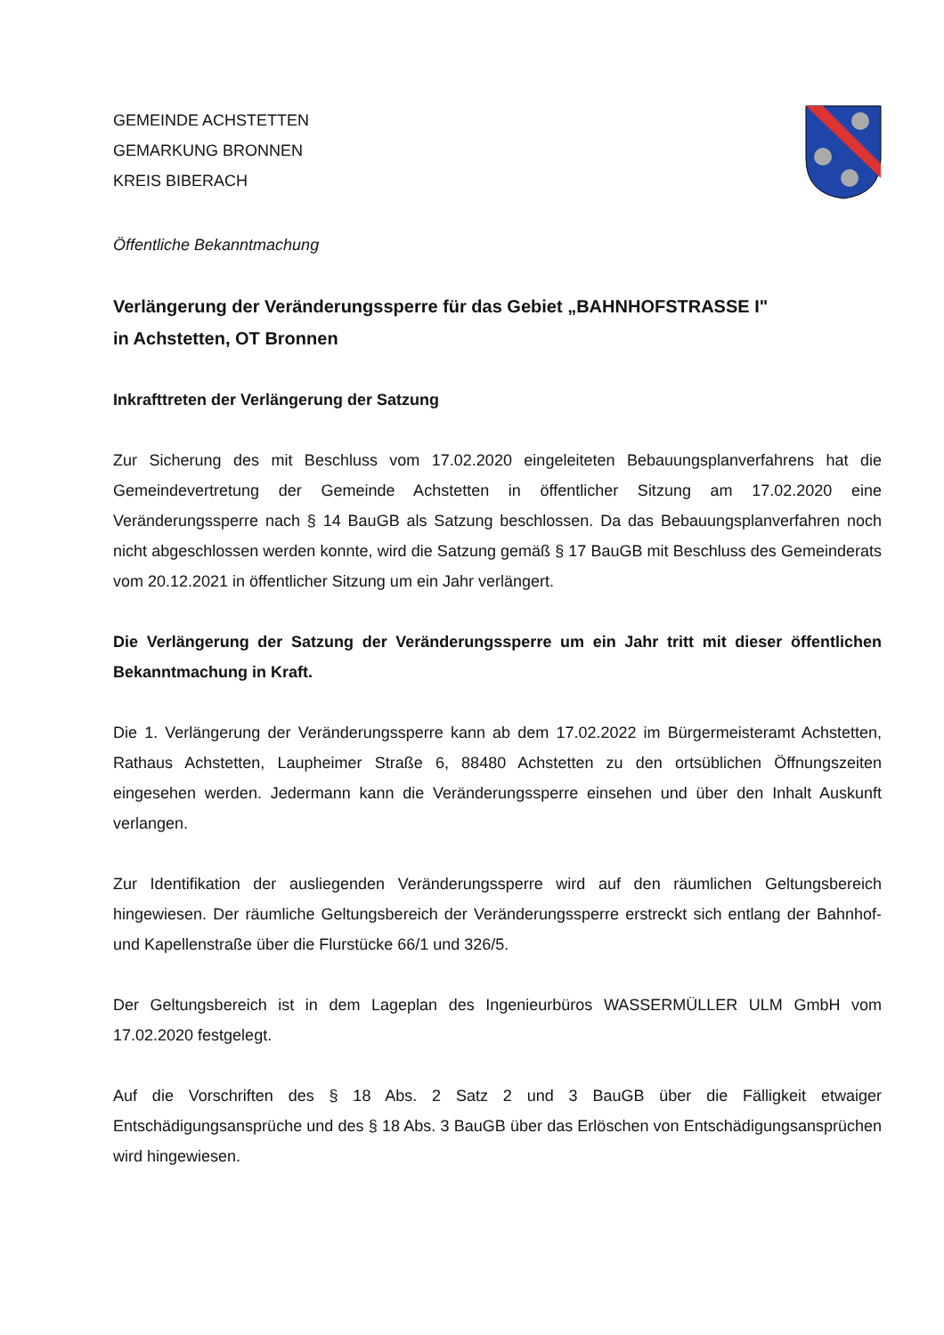GEMEINDE ACHSTETTEN
GEMARKUNG BRONNEN
KREIS BIBERACH
Öffentliche Bekanntmachung
Verlängerung der Veränderungssperre für das Gebiet „BAHNHOFSTRASSE I"
in Achstetten, OT Bronnen
Inkrafttreten der Verlängerung der Satzung
Zur Sicherung des mit Beschluss vom 17.02.2020 eingeleiteten Bebauungsplanverfahrens hat die Gemeindevertretung der Gemeinde Achstetten in öffentlicher Sitzung am 17.02.2020 eine Veränderungssperre nach § 14 BauGB als Satzung beschlossen. Da das Bebauungsplanverfahren noch nicht abgeschlossen werden konnte, wird die Satzung gemäß § 17 BauGB mit Beschluss des Gemeinderats vom 20.12.2021 in öffentlicher Sitzung um ein Jahr verlängert.
Die Verlängerung der Satzung der Veränderungssperre um ein Jahr tritt mit dieser öffentlichen Bekanntmachung in Kraft.
Die 1. Verlängerung der Veränderungssperre kann ab dem 17.02.2022 im Bürgermeisteramt Achstetten, Rathaus Achstetten, Laupheimer Straße 6, 88480 Achstetten zu den ortsüblichen Öffnungszeiten eingesehen werden. Jedermann kann die Veränderungssperre einsehen und über den Inhalt Auskunft verlangen.
Zur Identifikation der ausliegenden Veränderungssperre wird auf den räumlichen Geltungsbereich hingewiesen. Der räumliche Geltungsbereich der Veränderungssperre erstreckt sich entlang der Bahnhof- und Kapellenstraße über die Flurstücke 66/1 und 326/5.
Der Geltungsbereich ist in dem Lageplan des Ingenieurbüros WASSERMÜLLER ULM GmbH vom 17.02.2020 festgelegt.
Auf die Vorschriften des § 18 Abs. 2 Satz 2 und 3 BauGB über die Fälligkeit etwaiger Entschädigungsansprüche und des § 18 Abs. 3 BauGB über das Erlöschen von Entschädigungsansprüchen wird hingewiesen.